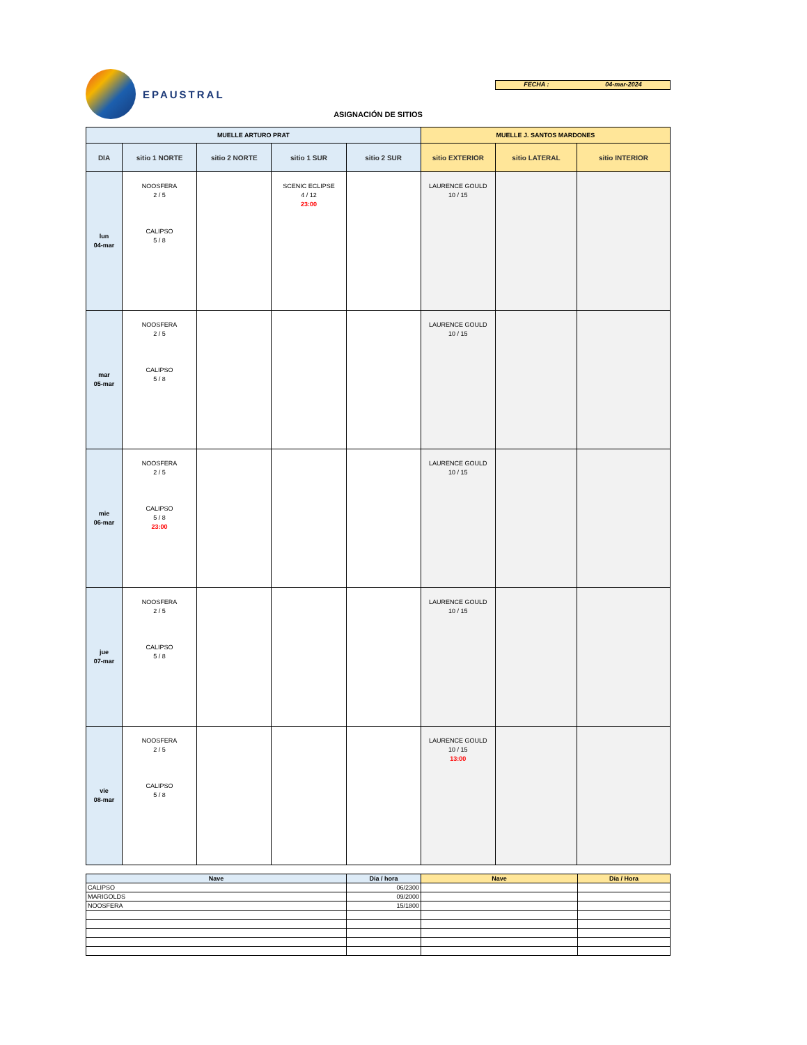EPAUSTRAL
FECHA : 04-mar-2024
ASIGNACIÓN DE SITIOS
| MUELLE ARTURO PRAT | | | | | MUELLE J. SANTOS MARDONES | | |
| --- | --- | --- | --- | --- | --- | --- | --- |
| DIA | sitio 1 NORTE | sitio 2 NORTE | sitio 1 SUR | sitio 2 SUR | sitio EXTERIOR | sitio LATERAL | sitio INTERIOR |
| lun 04-mar | NOOSFERA 2 / 5 CALIPSO 5 / 8 | | SCENIC ECLIPSE 4 / 12 23:00 | | LAURENCE GOULD 10 / 15 | | |
| mar 05-mar | NOOSFERA 2 / 5 CALIPSO 5 / 8 | | | | LAURENCE GOULD 10 / 15 | | |
| mie 06-mar | NOOSFERA 2 / 5 CALIPSO 5 / 8 23:00 | | | | LAURENCE GOULD 10 / 15 | | |
| jue 07-mar | NOOSFERA 2 / 5 CALIPSO 5 / 8 | | | | LAURENCE GOULD 10 / 15 | | |
| vie 08-mar | NOOSFERA 2 / 5 CALIPSO 5 / 8 | | | | LAURENCE GOULD 10 / 15 13:00 | | |
| Nave | Día / hora | Nave | Día / Hora |
| --- | --- | --- | --- |
| CALIPSO | 06/2300 | | |
| MARIGOLDS | 09/2000 | | |
| NOOSFERA | 15/1800 | | |